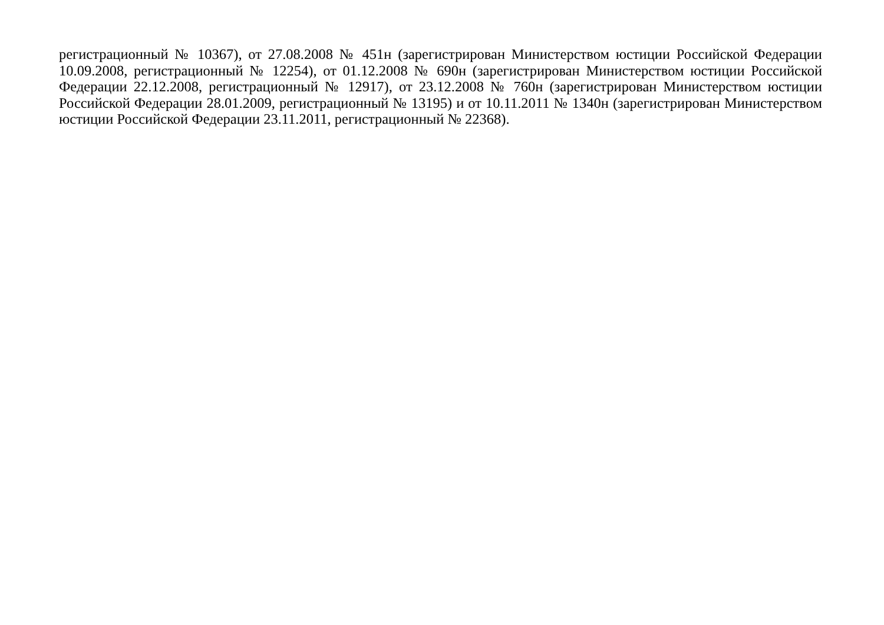регистрационный № 10367), от 27.08.2008 № 451н (зарегистрирован Министерством юстиции Российской Федерации 10.09.2008, регистрационный № 12254), от 01.12.2008 № 690н (зарегистрирован Министерством юстиции Российской Федерации 22.12.2008, регистрационный № 12917), от 23.12.2008 № 760н (зарегистрирован Министерством юстиции Российской Федерации 28.01.2009, регистрационный № 13195) и от 10.11.2011 № 1340н (зарегистрирован Министерством юстиции Российской Федерации 23.11.2011, регистрационный № 22368).